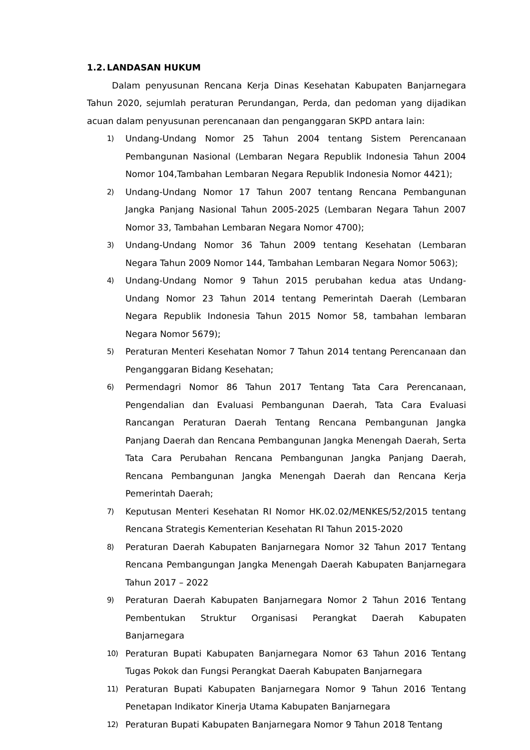1.2. LANDASAN HUKUM
Dalam penyusunan Rencana Kerja Dinas Kesehatan Kabupaten Banjarnegara Tahun 2020, sejumlah peraturan Perundangan, Perda, dan pedoman yang dijadikan acuan dalam penyusunan perencanaan dan penganggaran SKPD antara lain:
1) Undang-Undang Nomor 25 Tahun 2004 tentang Sistem Perencanaan Pembangunan Nasional (Lembaran Negara Republik Indonesia Tahun 2004 Nomor 104,Tambahan Lembaran Negara Republik Indonesia Nomor 4421);
2) Undang-Undang Nomor 17 Tahun 2007 tentang Rencana Pembangunan Jangka Panjang Nasional Tahun 2005-2025 (Lembaran Negara Tahun 2007 Nomor 33, Tambahan Lembaran Negara Nomor 4700);
3) Undang-Undang Nomor 36 Tahun 2009 tentang Kesehatan (Lembaran Negara Tahun 2009 Nomor 144, Tambahan Lembaran Negara Nomor 5063);
4) Undang-Undang Nomor 9 Tahun 2015 perubahan kedua atas Undang- Undang Nomor 23 Tahun 2014 tentang Pemerintah Daerah (Lembaran Negara Republik Indonesia Tahun 2015 Nomor 58, tambahan lembaran Negara Nomor 5679);
5) Peraturan Menteri Kesehatan Nomor 7 Tahun 2014 tentang Perencanaan dan Penganggaran Bidang Kesehatan;
6) Permendagri Nomor 86 Tahun 2017 Tentang Tata Cara Perencanaan, Pengendalian dan Evaluasi Pembangunan Daerah, Tata Cara Evaluasi Rancangan Peraturan Daerah Tentang Rencana Pembangunan Jangka Panjang Daerah dan Rencana Pembangunan Jangka Menengah Daerah, Serta Tata Cara Perubahan Rencana Pembangunan Jangka Panjang Daerah, Rencana Pembangunan Jangka Menengah Daerah dan Rencana Kerja Pemerintah Daerah;
7) Keputusan Menteri Kesehatan RI Nomor HK.02.02/MENKES/52/2015 tentang Rencana Strategis Kementerian Kesehatan RI Tahun 2015-2020
8) Peraturan Daerah Kabupaten Banjarnegara Nomor 32 Tahun 2017 Tentang Rencana Pembangungan Jangka Menengah Daerah Kabupaten Banjarnegara Tahun 2017 – 2022
9) Peraturan Daerah Kabupaten Banjarnegara Nomor 2 Tahun 2016 Tentang Pembentukan Struktur Organisasi Perangkat Daerah Kabupaten Banjarnegara
10) Peraturan Bupati Kabupaten Banjarnegara Nomor 63 Tahun 2016 Tentang Tugas Pokok dan Fungsi Perangkat Daerah Kabupaten Banjarnegara
11) Peraturan Bupati Kabupaten Banjarnegara Nomor 9 Tahun 2016 Tentang Penetapan Indikator Kinerja Utama Kabupaten Banjarnegara
12) Peraturan Bupati Kabupaten Banjarnegara Nomor 9 Tahun 2018 Tentang